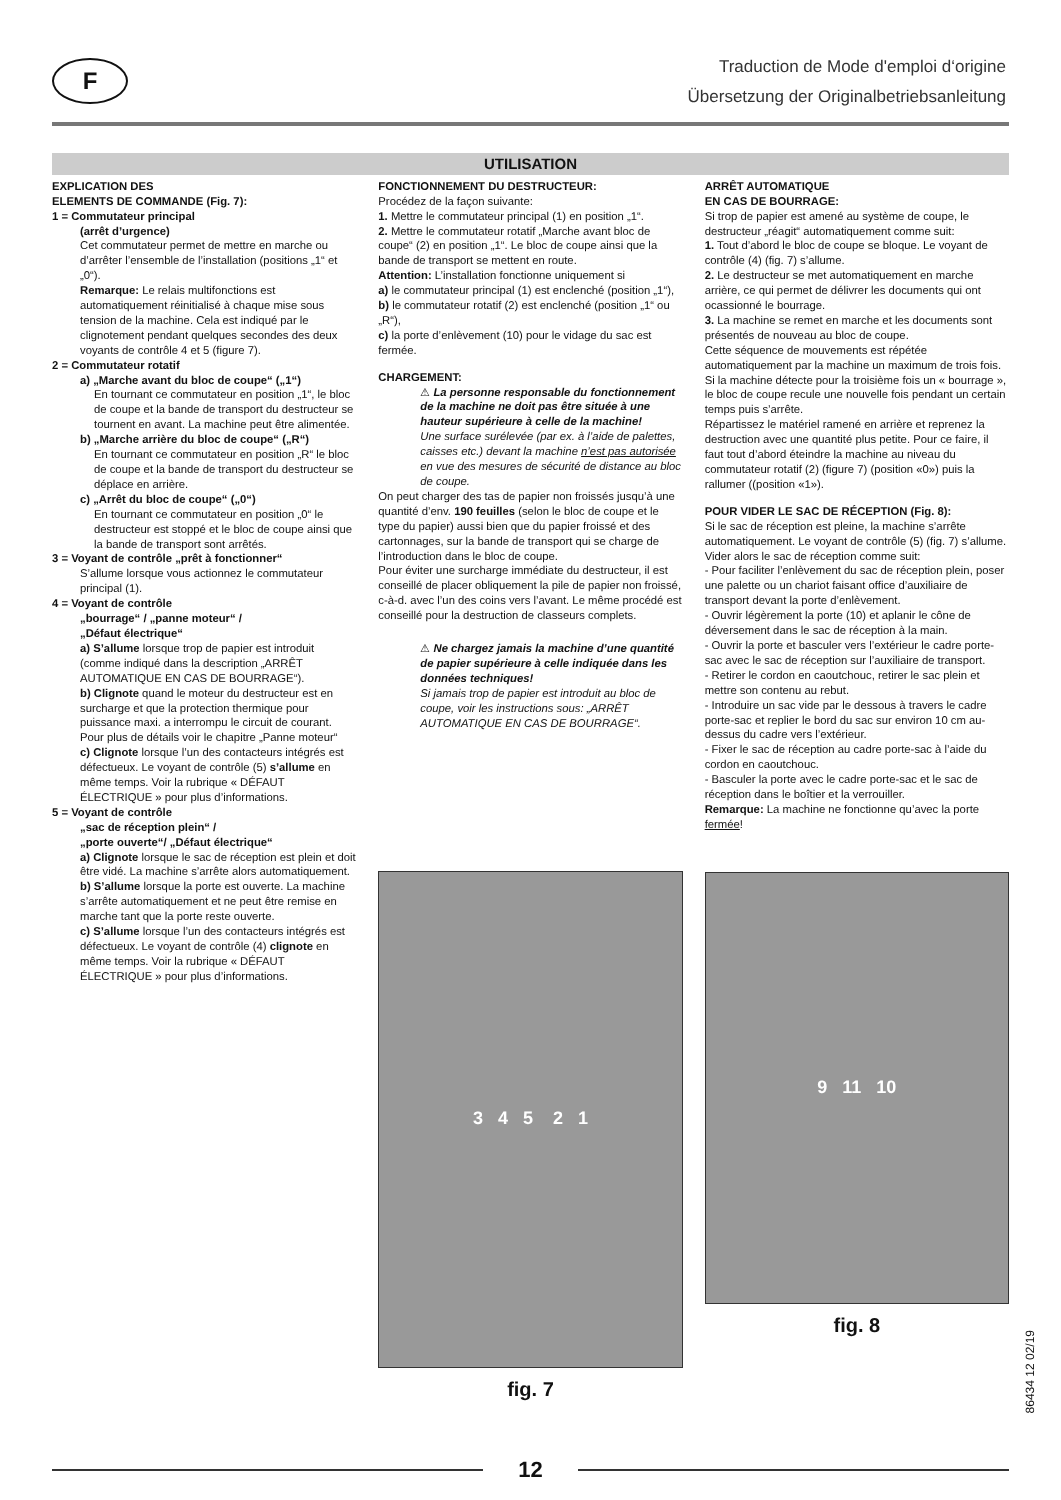F
Traduction de Mode d'emploi d‘origine
Übersetzung der Originalbetriebsanleitung
UTILISATION
EXPLICATION DES
ELEMENTS DE COMMANDE (Fig. 7):
1 = Commutateur principal
(arrêt d’urgence)
Cet commutateur permet de mettre en marche ou d’arrêter l’ensemble de l’installation (positions „1“ et „0“).
Remarque: Le relais multifonctions est automatiquement réinitialisé à chaque mise sous tension de la machine. Cela est indiqué par le clignotement pendant quelques secondes des deux voyants de contrôle 4 et 5 (figure 7).
2 = Commutateur rotatif
a) „Marche avant du bloc de coupe“ („1“)
En tournant ce commutateur en position „1“, le bloc de coupe et la bande de transport du destructeur se tournent en avant. La machine peut être alimentée.
b) „Marche arrière du bloc de coupe“ („R“)
En tournant ce commutateur en position „R“ le bloc de coupe et la bande de transport du destructeur se déplace en arrière.
c) „Arrêt du bloc de coupe“ („0“)
En tournant ce commutateur en position „0“ le destructeur est stoppé et le bloc de coupe ainsi que la bande de transport sont arrêtés.
3 = Voyant de contrôle „prêt à fonctionner“
S’allume lorsque vous actionnez le commutateur principal (1).
4 = Voyant de contrôle
„bourrage“ / „panne moteur“ /
„Défaut électrique“
a) S’allume lorsque trop de papier est introduit (comme indiqué dans la description „ARRÊT AUTOMATIQUE EN CAS DE BOURRAGE“).
b) Clignote quand le moteur du destructeur est en surcharge et que la protection thermique pour puissance maxi. a interrompu le circuit de courant. Pour plus de détails voir le chapitre „Panne moteur“
c) Clignote lorsque l’un des contacteurs intégrés est défectueux. Le voyant de contrôle (5) s’allume en même temps. Voir la rubrique « DÉFAUT ÉLECTRIQUE » pour plus d’informations.
5 = Voyant de contrôle
„sac de réception plein“ /
„porte ouverte“/ „Défaut électrique“
a) Clignote lorsque le sac de réception est plein et doit être vidé. La machine s’arrête alors automatiquement.
b) S’allume lorsque la porte est ouverte. La machine s’arrête automatiquement et ne peut être remise en marche tant que la porte reste ouverte.
c) S’allume lorsque l’un des contacteurs intégrés est défectueux. Le voyant de contrôle (4) clignote en même temps. Voir la rubrique « DÉFAUT ÉLECTRIQUE » pour plus d’informations.
FONCTIONNEMENT DU DESTRUCTEUR:
Procédez de la façon suivante:
1. Mettre le commutateur principal (1) en position „1“.
2. Mettre le commutateur rotatif „Marche avant bloc de coupe“ (2) en position „1“. Le bloc de coupe ainsi que la bande de transport se mettent en route.
Attention: L’installation fonctionne uniquement si
a) le commutateur principal (1) est enclenché (position „1“),
b) le commutateur rotatif (2) est enclenché (position „1“ ou „R“),
c) la porte d’enlèvement (10) pour le vidage du sac est fermée.
CHARGEMENT:
⚠ La personne responsable du fonctionnement de la machine ne doit pas être située à une hauteur supérieure à celle de la machine!
Une surface surélevée (par ex. à l’aide de palettes, caisses etc.) devant la machine n’est pas autorisée en vue des mesures de sécurité de distance au bloc de coupe.
On peut charger des tas de papier non froissés jusqu’à une quantité d’env. 190 feuilles (selon le bloc de coupe et le type du papier) aussi bien que du papier froissé et des cartonnages, sur la bande de transport qui se charge de l’introduction dans le bloc de coupe.
Pour éviter une surcharge immédiate du destructeur, il est conseillé de placer obliquement la pile de papier non froissé, c-à-d. avec l’un des coins vers l’avant. Le même procédé est conseillé pour la destruction de classeurs complets.
⚠ Ne chargez jamais la machine d’une quantité de papier supérieure à celle indiquée dans les données techniques!
Si jamais trop de papier est introduit au bloc de coupe, voir les instructions sous: „ARRÊT AUTOMATIQUE EN CAS DE BOURRAGE“.
3 4 5 2 1
fig. 7
ARRÊT AUTOMATIQUE
EN CAS DE BOURRAGE:
Si trop de papier est amené au système de coupe, le destructeur „réagit“ automatiquement comme suit:
1. Tout d’abord le bloc de coupe se bloque. Le voyant de contrôle (4) (fig. 7) s’allume.
2. Le destructeur se met automatiquement en marche arrière, ce qui permet de délivrer les documents qui ont ocassionné le bourrage.
3. La machine se remet en marche et les documents sont présentés de nouveau au bloc de coupe.
Cette séquence de mouvements est répétée automatiquement par la machine un maximum de trois fois. Si la machine détecte pour la troisième fois un « bourrage », le bloc de coupe recule une nouvelle fois pendant un certain temps puis s’arrête.
Répartissez le matériel ramené en arrière et reprenez la destruction avec une quantité plus petite. Pour ce faire, il faut tout d’abord éteindre la machine au niveau du commutateur rotatif (2) (figure 7) (position «0») puis la rallumer ((position «1»).
POUR VIDER LE SAC DE RÉCEPTION (Fig. 8):
Si le sac de réception est pleine, la machine s’arrête automatiquement. Le voyant de contrôle (5) (fig. 7) s’allume. Vider alors le sac de réception comme suit:
- Pour faciliter l’enlèvement du sac de réception plein, poser une palette ou un chariot faisant office d’auxiliaire de transport devant la porte d’enlèvement.
- Ouvrir légèrement la porte (10) et aplanir le cône de déversement dans le sac de réception à la main.
- Ouvrir la porte et basculer vers l’extérieur le cadre porte-sac avec le sac de réception sur l’auxiliaire de transport.
- Retirer le cordon en caoutchouc, retirer le sac plein et mettre son contenu au rebut.
- Introduire un sac vide par le dessous à travers le cadre porte-sac et replier le bord du sac sur environ 10 cm au-dessus du cadre vers l’extérieur.
- Fixer le sac de réception au cadre porte-sac à l’aide du cordon en caoutchouc.
- Basculer la porte avec le cadre porte-sac et le sac de réception dans le boîtier et la verrouiller.
Remarque: La machine ne fonctionne qu’avec la porte fermée!
9 11 10
fig. 8
12
86434 12 02/19